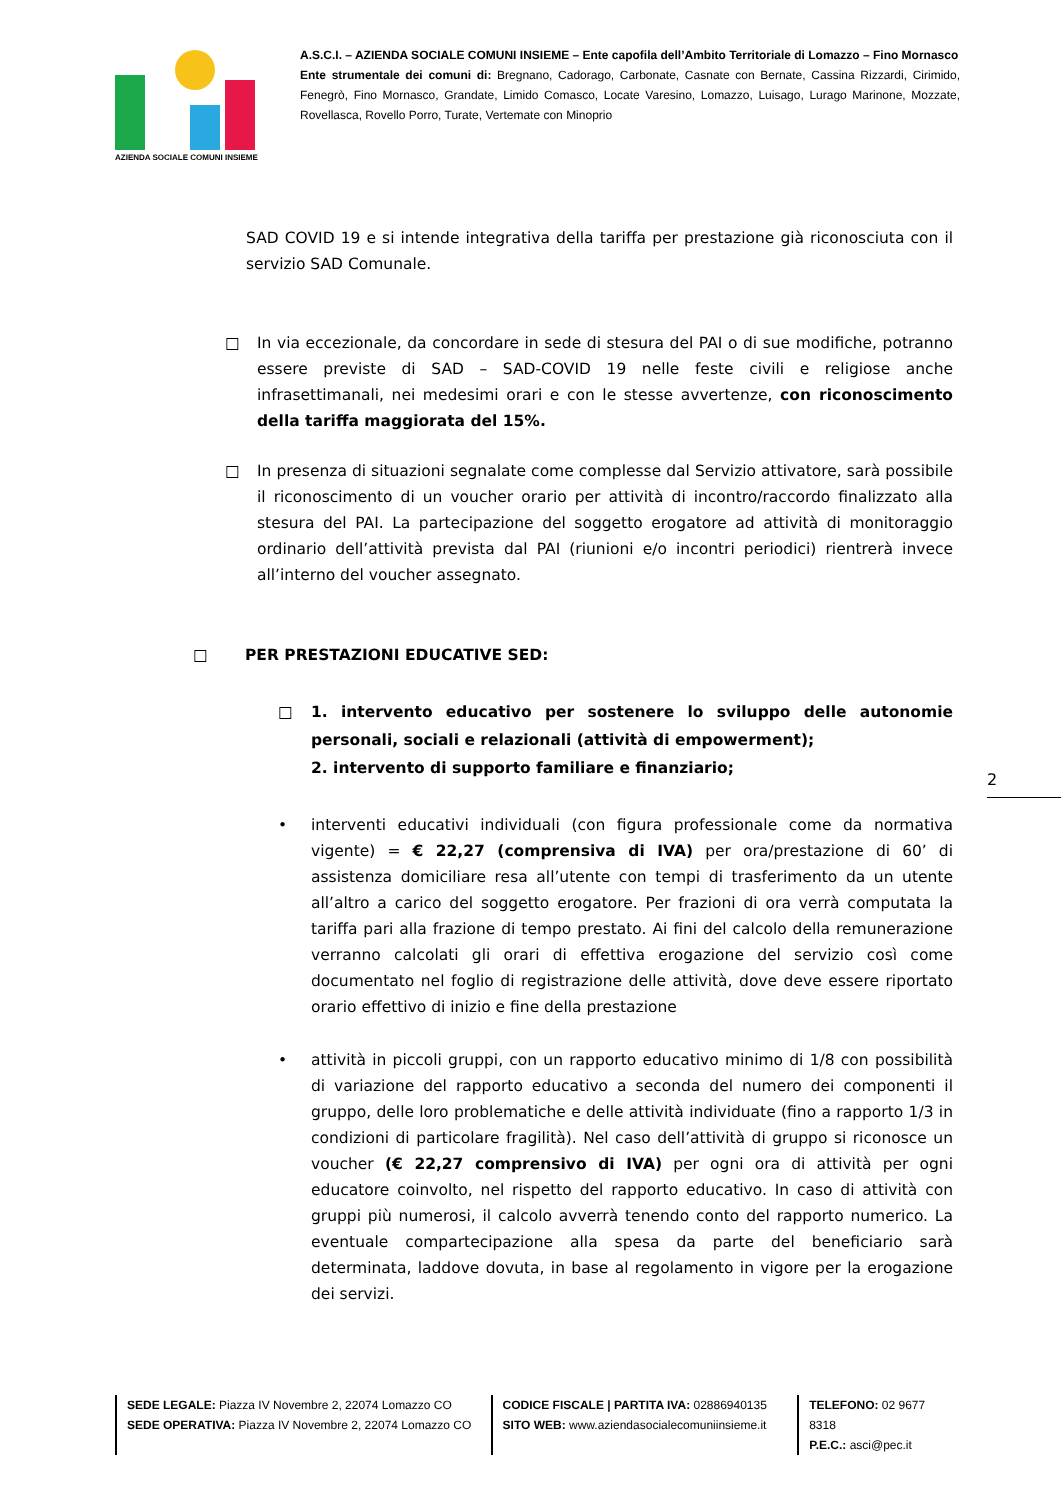AZIENDA SOCIALE COMUNI INSIEME
A.S.C.I. – AZIENDA SOCIALE COMUNI INSIEME – Ente capofila dell’Ambito Territoriale di Lomazzo – Fino Mornasco
Ente strumentale dei comuni di: Bregnano, Cadorago, Carbonate, Casnate con Bernate, Cassina Rizzardi, Cirimido, Fenegrò, Fino Mornasco, Grandate, Limido Comasco, Locate Varesino, Lomazzo, Luisago, Lurago Marinone, Mozzate, Rovellasca, Rovello Porro, Turate, Vertemate con Minoprio
SAD COVID 19 e si intende integrativa della tariffa per prestazione già riconosciuta con il servizio SAD Comunale.
□ In via eccezionale, da concordare in sede di stesura del PAI o di sue modifiche, potranno essere previste di SAD – SAD-COVID 19 nelle feste civili e religiose anche infrasettimanali, nei medesimi orari e con le stesse avvertenze, con riconoscimento della tariffa maggiorata del 15%.
□ In presenza di situazioni segnalate come complesse dal Servizio attivatore, sarà possibile il riconoscimento di un voucher orario per attività di incontro/raccordo finalizzato alla stesura del PAI. La partecipazione del soggetto erogatore ad attività di monitoraggio ordinario dell’attività prevista dal PAI (riunioni e/o incontri periodici) rientrerà invece all’interno del voucher assegnato.
□ PER PRESTAZIONI EDUCATIVE SED:
□ 1. intervento educativo per sostenere lo sviluppo delle autonomie personali, sociali e relazionali (attività di empowerment);
2. intervento di supporto familiare e finanziario;
• interventi educativi individuali (con figura professionale come da normativa vigente) = € 22,27 (comprensiva di IVA) per ora/prestazione di 60’ di assistenza domiciliare resa all’utente con tempi di trasferimento da un utente all’altro a carico del soggetto erogatore. Per frazioni di ora verrà computata la tariffa pari alla frazione di tempo prestato. Ai fini del calcolo della remunerazione verranno calcolati gli orari di effettiva erogazione del servizio così come documentato nel foglio di registrazione delle attività, dove deve essere riportato orario effettivo di inizio e fine della prestazione
• attività in piccoli gruppi, con un rapporto educativo minimo di 1/8 con possibilità di variazione del rapporto educativo a seconda del numero dei componenti il gruppo, delle loro problematiche e delle attività individuate (fino a rapporto 1/3 in condizioni di particolare fragilità). Nel caso dell’attività di gruppo si riconosce un voucher (€ 22,27 comprensivo di IVA) per ogni ora di attività per ogni educatore coinvolto, nel rispetto del rapporto educativo. In caso di attività con gruppi più numerosi, il calcolo avverrà tenendo conto del rapporto numerico. La eventuale compartecipazione alla spesa da parte del beneficiario sarà determinata, laddove dovuta, in base al regolamento in vigore per la erogazione dei servizi.
2
SEDE LEGALE: Piazza IV Novembre 2, 22074 Lomazzo CO
SEDE OPERATIVA: Piazza IV Novembre 2, 22074 Lomazzo CO
CODICE FISCALE | PARTITA IVA: 02886940135
SITO WEB: www.aziendasocialecomuniinsieme.it
TELEFONO: 02 9677 8318
P.E.C.: asci@pec.it